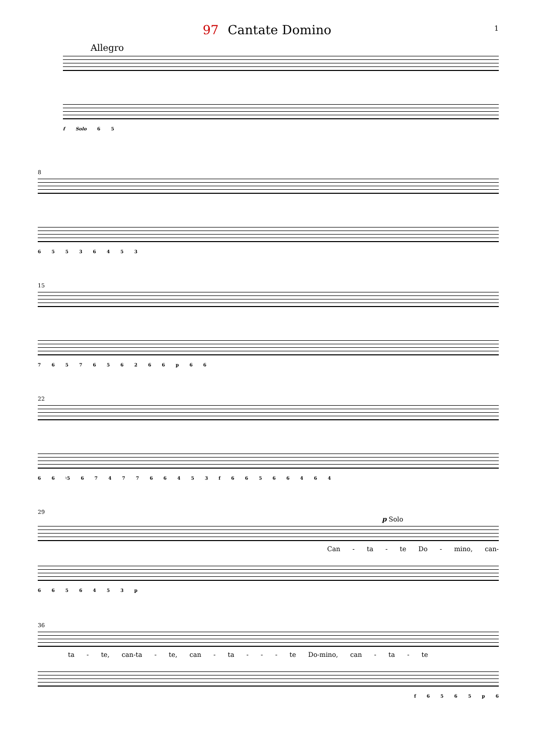97 Cantate Domino 1
Allegro
f Solo 6 5
8
6 5 5 3 6 4 5 3
15
7 6 5 7 6 5 6 2 6 6 p 6 6
22
6 6 ♮5 6 7 4 7 7 6 6 4 5 3 f 6 6 5 6 6 4 6 4
29
p Solo
Can - ta - te Do - mino, can-
6 6 5 6 4 5 3 p
36
ta - te, can-ta - te, can - ta - - - te Do-mino, can - ta - te
f 6 5 6 5 p 6